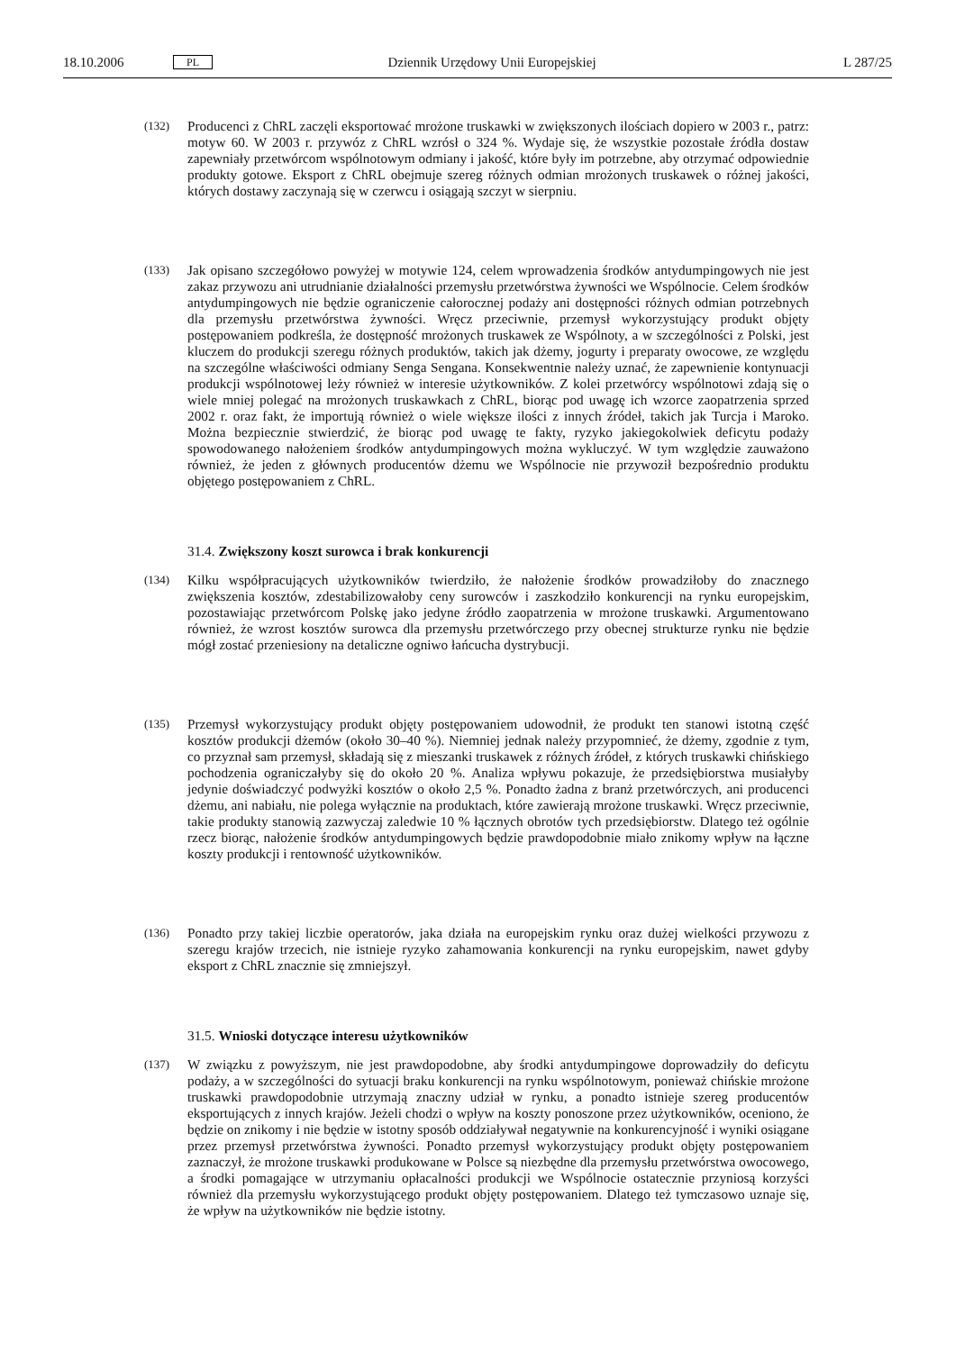18.10.2006 PL Dziennik Urzędowy Unii Europejskiej L 287/25
(132)
Producenci z ChRL zaczęli eksportować mrożone truskawki w zwiększonych ilościach dopiero w 2003 r., patrz: motyw 60. W 2003 r. przywóz z ChRL wzrósł o 324 %. Wydaje się, że wszystkie pozostałe źródła dostaw zapewniały przetwórcom wspólnotowym odmiany i jakość, które były im potrzebne, aby otrzymać odpowiednie produkty gotowe. Eksport z ChRL obejmuje szereg różnych odmian mrożonych truskawek o różnej jakości, których dostawy zaczynają się w czerwcu i osiągają szczyt w sierpniu.
(133)
Jak opisano szczegółowo powyżej w motywie 124, celem wprowadzenia środków antydumpingowych nie jest zakaz przywozu ani utrudnianie działalności przemysłu przetwórstwa żywności we Wspólnocie. Celem środków antydumpingowych nie będzie ograniczenie całorocznej podaży ani dostępności różnych odmian potrzebnych dla przemysłu przetwórstwa żywności. Wręcz przeciwnie, przemysł wykorzystujący produkt objęty postępowaniem podkreśla, że dostępność mrożonych truskawek ze Wspólnoty, a w szczególności z Polski, jest kluczem do produkcji szeregu różnych produktów, takich jak dżemy, jogurty i preparaty owocowe, ze względu na szczególne właściwości odmiany Senga Sengana. Konsekwentnie należy uznać, że zapewnienie kontynuacji produkcji wspólnotowej leży również w interesie użytkowników. Z kolei przetwórcy wspólnotowi zdają się o wiele mniej polegać na mrożonych truskawkach z ChRL, biorąc pod uwagę ich wzorce zaopatrzenia sprzed 2002 r. oraz fakt, że importują również o wiele większe ilości z innych źródeł, takich jak Turcja i Maroko. Można bezpiecznie stwierdzić, że biorąc pod uwagę te fakty, ryzyko jakiegokolwiek deficytu podaży spowodowanego nałożeniem środków antydumpingowych można wykluczyć. W tym względzie zauważono również, że jeden z głównych producentów dżemu we Wspólnocie nie przywoził bezpośrednio produktu objętego postępowaniem z ChRL.
31.4. Zwiększony koszt surowca i brak konkurencji
(134)
Kilku współpracujących użytkowników twierdziło, że nałożenie środków prowadziłoby do znacznego zwiększenia kosztów, zdestabilizowałoby ceny surowców i zaszkodziło konkurencji na rynku europejskim, pozostawiając przetwórcom Polskę jako jedyne źródło zaopatrzenia w mrożone truskawki. Argumentowano również, że wzrost kosztów surowca dla przemysłu przetwórczego przy obecnej strukturze rynku nie będzie mógł zostać przeniesiony na detaliczne ogniwo łańcucha dystrybucji.
(135)
Przemysł wykorzystujący produkt objęty postępowaniem udowodnił, że produkt ten stanowi istotną część kosztów produkcji dżemów (około 30–40 %). Niemniej jednak należy przypomnieć, że dżemy, zgodnie z tym, co przyznał sam przemysł, składają się z mieszanki truskawek z różnych źródeł, z których truskawki chińskiego pochodzenia ograniczałyby się do około 20 %. Analiza wpływu pokazuje, że przedsiębiorstwa musiałyby jedynie doświadczyć podwyżki kosztów o około 2,5 %. Ponadto żadna z branż przetwórczych, ani producenci dżemu, ani nabiału, nie polega wyłącznie na produktach, które zawierają mrożone truskawki. Wręcz przeciwnie, takie produkty stanowią zazwyczaj zaledwie 10 % łącznych obrotów tych przedsiębiorstw. Dlatego też ogólnie rzecz biorąc, nałożenie środków antydumpingowych będzie prawdopodobnie miało znikomy wpływ na łączne koszty produkcji i rentowność użytkowników.
(136)
Ponadto przy takiej liczbie operatorów, jaka działa na europejskim rynku oraz dużej wielkości przywozu z szeregu krajów trzecich, nie istnieje ryzyko zahamowania konkurencji na rynku europejskim, nawet gdyby eksport z ChRL znacznie się zmniejszył.
31.5. Wnioski dotyczące interesu użytkowników
(137)
W związku z powyższym, nie jest prawdopodobne, aby środki antydumpingowe doprowadziły do deficytu podaży, a w szczególności do sytuacji braku konkurencji na rynku wspólnotowym, ponieważ chińskie mrożone truskawki prawdopodobnie utrzymają znaczny udział w rynku, a ponadto istnieje szereg producentów eksportujących z innych krajów. Jeżeli chodzi o wpływ na koszty ponoszone przez użytkowników, oceniono, że będzie on znikomy i nie będzie w istotny sposób oddziaływał negatywnie na konkurencyjność i wyniki osiągane przez przemysł przetwórstwa żywności. Ponadto przemysł wykorzystujący produkt objęty postępowaniem zaznaczył, że mrożone truskawki produkowane w Polsce są niezbędne dla przemysłu przetwórstwa owocowego, a środki pomagające w utrzymaniu opłacalności produkcji we Wspólnocie ostatecznie przyniosą korzyści również dla przemysłu wykorzystującego produkt objęty postępowaniem. Dlatego też tymczasowo uznaje się, że wpływ na użytkowników nie będzie istotny.